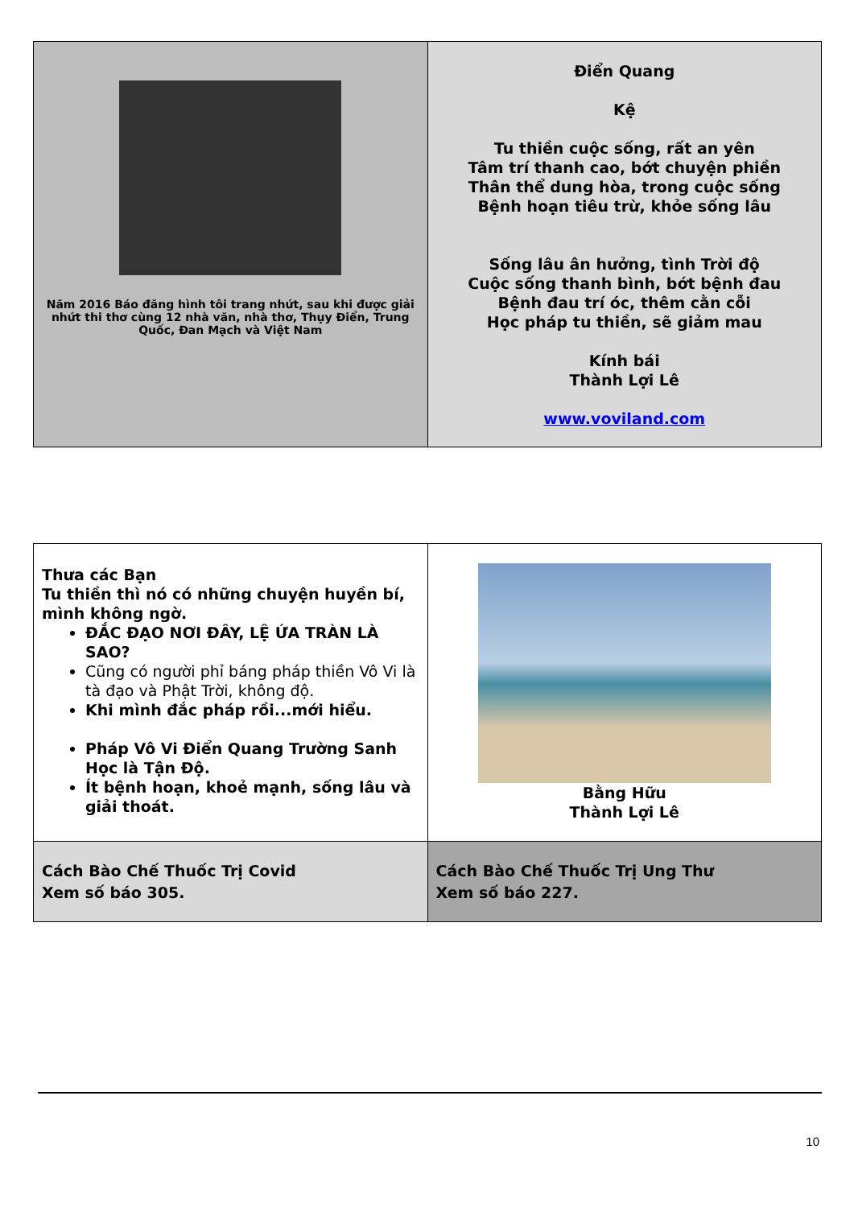| Năm 2016 Báo đăng hình tôi trang nhứt, sau khi được giải nhứt thi thơ cùng 12 nhà văn, nhà thơ, Thụy Điển, Trung Quốc, Đan Mạch và Việt Nam | Điển Quang Kệ Tu thiền cuộc sống, rất an yên Tâm trí thanh cao, bớt chuyện phiền Thân thể dung hòa, trong cuộc sống Bệnh hoạn tiêu trừ, khỏe sống lâu Sống lâu ân hưởng, tình Trời độ Cuộc sống thanh bình, bớt bệnh đau Bệnh đau trí óc, thêm cằn cỗi Học pháp tu thiền, sẽ giảm mau Kính bái Thành Lợi Lê www.voviland.com |
| Thưa các Bạn Tu thiền thì nó có những chuyện huyền bí, mình không ngờ. ĐẮC ĐẠO NƠI ĐÂY, LỆ ỨA TRÀN LÀ SAO? Cũng có người phỉ báng pháp thiền Vô Vi là tà đạo và Phật Trời, không độ. Khi mình đắc pháp rồi...mới hiểu. Pháp Vô Vi Điển Quang Trường Sanh Học là Tận Độ. Ít bệnh hoạn, khoẻ mạnh, sống lâu và giải thoát. | Bằng Hữu Thành Lợi Lê |
| Cách Bào Chế Thuốc Trị Covid Xem số báo 305. | Cách Bào Chế Thuốc Trị Ung Thư Xem số báo 227. |
10